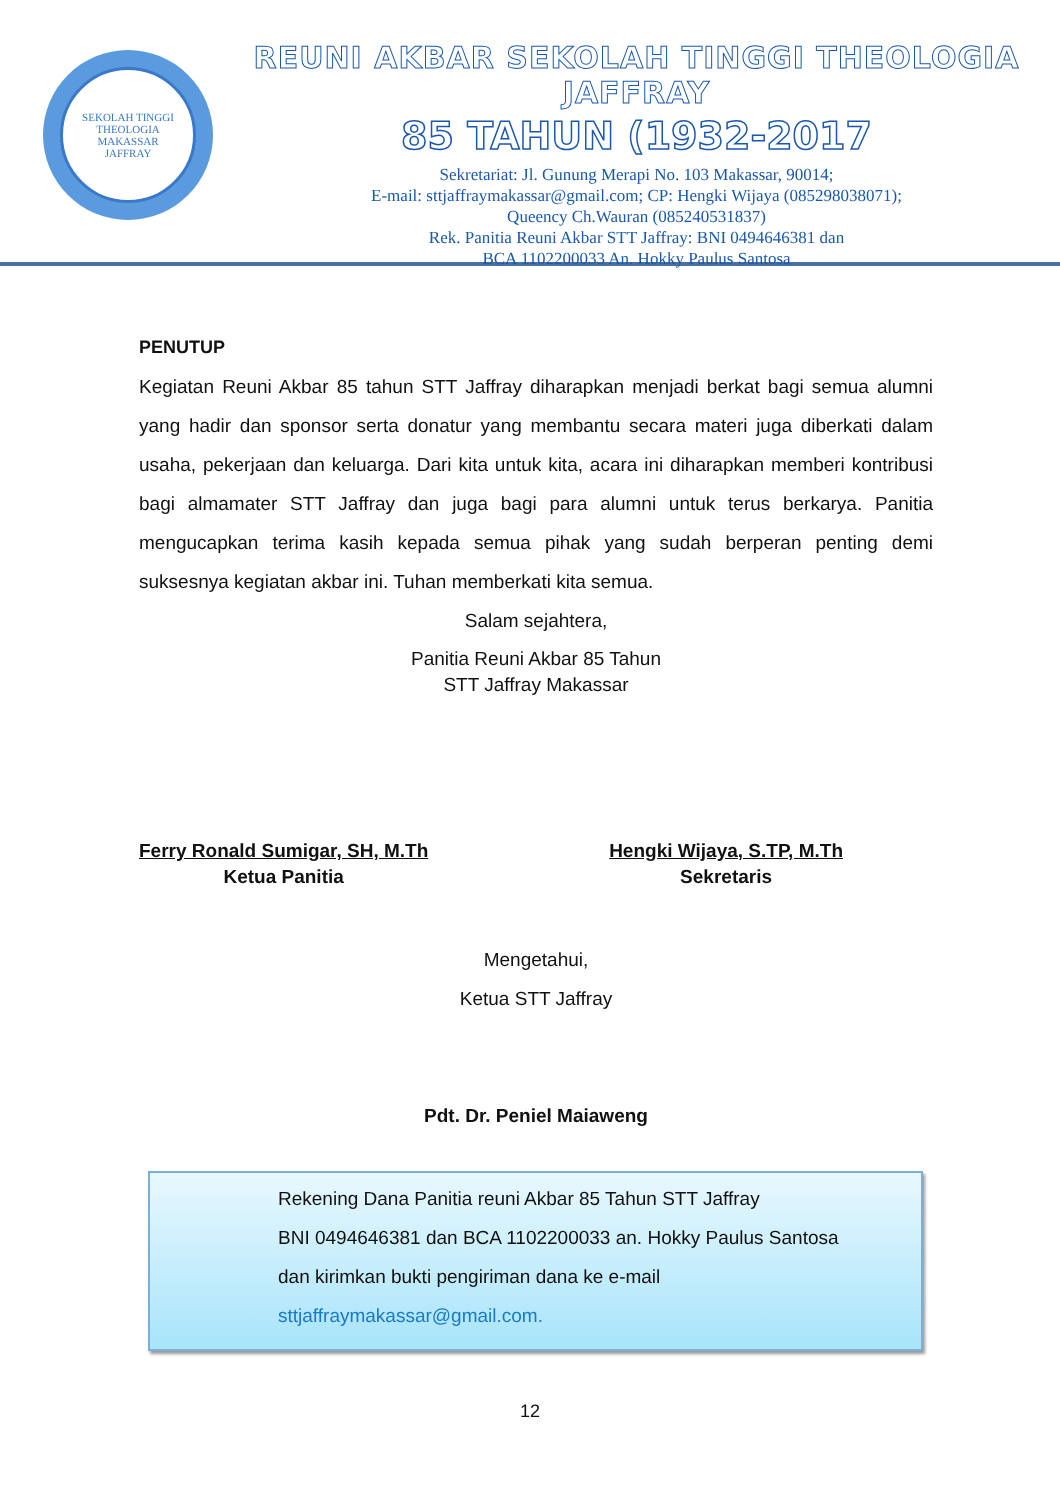SEKOLAH TINGGI THEOLOGIA
MAKASSAR
JAFFRAY
REUNI AKBAR SEKOLAH TINGGI THEOLOGIA JAFFRAY
85 TAHUN (1932-2017
Sekretariat: Jl. Gunung Merapi No. 103 Makassar, 90014;
E-mail: sttjaffraymakassar@gmail.com; CP: Hengki Wijaya (085298038071);
Queency Ch.Wauran (085240531837)
Rek. Panitia Reuni Akbar STT Jaffray: BNI 0494646381 dan
BCA 1102200033 An. Hokky Paulus Santosa
PENUTUP
Kegiatan Reuni Akbar 85 tahun STT Jaffray diharapkan menjadi berkat bagi semua alumni yang hadir dan sponsor serta donatur yang membantu secara materi juga diberkati dalam usaha, pekerjaan dan keluarga. Dari kita untuk kita, acara ini diharapkan memberi kontribusi bagi almamater STT Jaffray dan juga bagi para alumni untuk terus berkarya. Panitia mengucapkan terima kasih kepada semua pihak yang sudah berperan penting demi suksesnya kegiatan akbar ini. Tuhan memberkati kita semua.
Salam sejahtera,
Panitia Reuni Akbar 85 Tahun
STT Jaffray Makassar
Ferry Ronald Sumigar, SH, M.Th
Ketua Panitia
Hengki Wijaya, S.TP, M.Th
Sekretaris
Mengetahui,
Ketua STT Jaffray
Pdt. Dr. Peniel Maiaweng
Rekening Dana Panitia reuni Akbar 85 Tahun STT Jaffray
BNI 0494646381 dan BCA 1102200033 an. Hokky Paulus Santosa
dan kirimkan bukti pengiriman dana ke e-mail
sttjaffraymakassar@gmail.com.
12